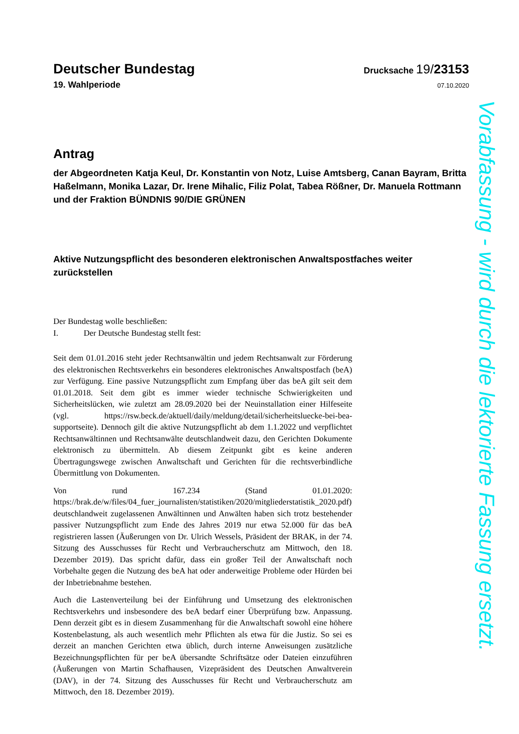Deutscher Bundestag
Drucksache 19/23153
19. Wahlperiode
07.10.2020
Antrag
der Abgeordneten Katja Keul, Dr. Konstantin von Notz, Luise Amtsberg, Canan Bayram, Britta Haßelmann, Monika Lazar, Dr. Irene Mihalic, Filiz Polat, Tabea Rößner, Dr. Manuela Rottmann und der Fraktion BÜNDNIS 90/DIE GRÜNEN
Aktive Nutzungspflicht des besonderen elektronischen Anwaltspostfaches weiter zurückstellen
Der Bundestag wolle beschließen:
I. Der Deutsche Bundestag stellt fest:
Seit dem 01.01.2016 steht jeder Rechtsanwältin und jedem Rechtsanwalt zur Förderung des elektronischen Rechtsverkehrs ein besonderes elektronisches Anwaltspostfach (beA) zur Verfügung. Eine passive Nutzungspflicht zum Empfang über das beA gilt seit dem 01.01.2018. Seit dem gibt es immer wieder technische Schwierigkeiten und Sicherheitslücken, wie zuletzt am 28.09.2020 bei der Neuinstallation einer Hilfeseite (vgl. https://rsw.beck.de/aktuell/daily/meldung/detail/sicherheitsluecke-bei-bea-supportseite). Dennoch gilt die aktive Nutzungspflicht ab dem 1.1.2022 und verpflichtet Rechtsanwältinnen und Rechtsanwälte deutschlandweit dazu, den Gerichten Dokumente elektronisch zu übermitteln. Ab diesem Zeitpunkt gibt es keine anderen Übertragungswege zwischen Anwaltschaft und Gerichten für die rechtsverbindliche Übermittlung von Dokumenten.
Von rund 167.234 (Stand 01.01.2020: https://brak.de/w/files/04_fuer_journalisten/statistiken/2020/mitgliederstatistik_2020.pdf) deutschlandweit zugelassenen Anwältinnen und Anwälten haben sich trotz bestehender passiver Nutzungspflicht zum Ende des Jahres 2019 nur etwa 52.000 für das beA registrieren lassen (Äußerungen von Dr. Ulrich Wessels, Präsident der BRAK, in der 74. Sitzung des Ausschusses für Recht und Verbraucherschutz am Mittwoch, den 18. Dezember 2019). Das spricht dafür, dass ein großer Teil der Anwaltschaft noch Vorbehalte gegen die Nutzung des beA hat oder anderweitige Probleme oder Hürden bei der Inbetriebnahme bestehen.
Auch die Lastenverteilung bei der Einführung und Umsetzung des elektronischen Rechtsverkehrs und insbesondere des beA bedarf einer Überprüfung bzw. Anpassung. Denn derzeit gibt es in diesem Zusammenhang für die Anwaltschaft sowohl eine höhere Kostenbelastung, als auch wesentlich mehr Pflichten als etwa für die Justiz. So sei es derzeit an manchen Gerichten etwa üblich, durch interne Anweisungen zusätzliche Bezeichnungspflichten für per beA übersandte Schriftsätze oder Dateien einzuführen (Äußerungen von Martin Schafhausen, Vizepräsident des Deutschen Anwaltverein (DAV), in der 74. Sitzung des Ausschusses für Recht und Verbraucherschutz am Mittwoch, den 18. Dezember 2019).
Vorabfassung - wird durch die lektorierte Fassung ersetzt.